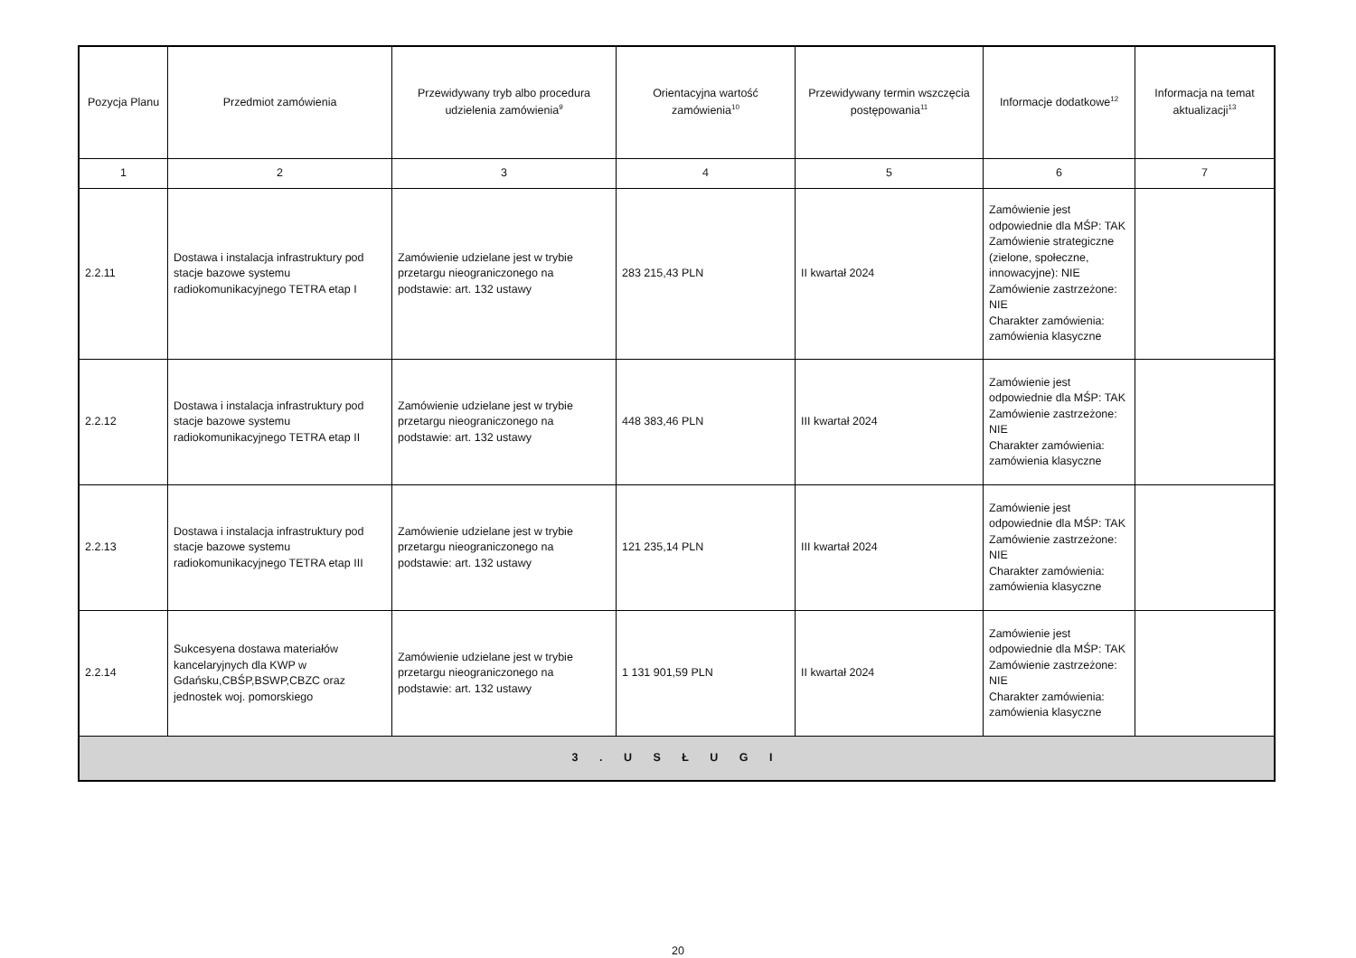| Pozycja Planu | Przedmiot zamówienia | Przewidywany tryb albo procedura udzielenia zamówienia<sup>9</sup> | Orientacyjna wartość zamówienia<sup>10</sup> | Przewidywany termin wszczęcia postępowania<sup>11</sup> | Informacje dodatkowe<sup>12</sup> | Informacja na temat aktualizacji<sup>13</sup> |
| --- | --- | --- | --- | --- | --- | --- |
| 1 | 2 | 3 | 4 | 5 | 6 | 7 |
| 2.2.11 | Dostawa i instalacja infrastruktury pod stacje bazowe systemu radiokomunikacyjnego TETRA etap I | Zamówienie udzielane jest w trybie przetargu nieograniczonego na podstawie: art. 132 ustawy | 283 215,43 PLN | II kwartał 2024 | Zamówienie jest odpowiednie dla MŚP: TAK Zamówienie strategiczne (zielone, społeczne, innowacyjne): NIE Zamówienie zastrzeżone: NIE Charakter zamówienia: zamówienia klasyczne | |
| 2.2.12 | Dostawa i instalacja infrastruktury pod stacje bazowe systemu radiokomunikacyjnego TETRA etap II | Zamówienie udzielane jest w trybie przetargu nieograniczonego na podstawie: art. 132 ustawy | 448 383,46 PLN | III kwartał 2024 | Zamówienie jest odpowiednie dla MŚP: TAK Zamówienie zastrzeżone: NIE Charakter zamówienia: zamówienia klasyczne | |
| 2.2.13 | Dostawa i instalacja infrastruktury pod stacje bazowe systemu radiokomunikacyjnego TETRA etap III | Zamówienie udzielane jest w trybie przetargu nieograniczonego na podstawie: art. 132 ustawy | 121 235,14 PLN | III kwartał 2024 | Zamówienie jest odpowiednie dla MŚP: TAK Zamówienie zastrzeżone: NIE Charakter zamówienia: zamówienia klasyczne | |
| 2.2.14 | Sukcesyena dostawa materiałów kancelaryjnych dla KWP w Gdańsku,CBŚP,BSWP,CBZC oraz jednostek woj. pomorskiego | Zamówienie udzielane jest w trybie przetargu nieograniczonego na podstawie: art. 132 ustawy | 1 131 901,59 PLN | II kwartał 2024 | Zamówienie jest odpowiednie dla MŚP: TAK Zamówienie zastrzeżone: NIE Charakter zamówienia: zamówienia klasyczne | |
| 3 . U S Ł U G I | | | | | | |
20